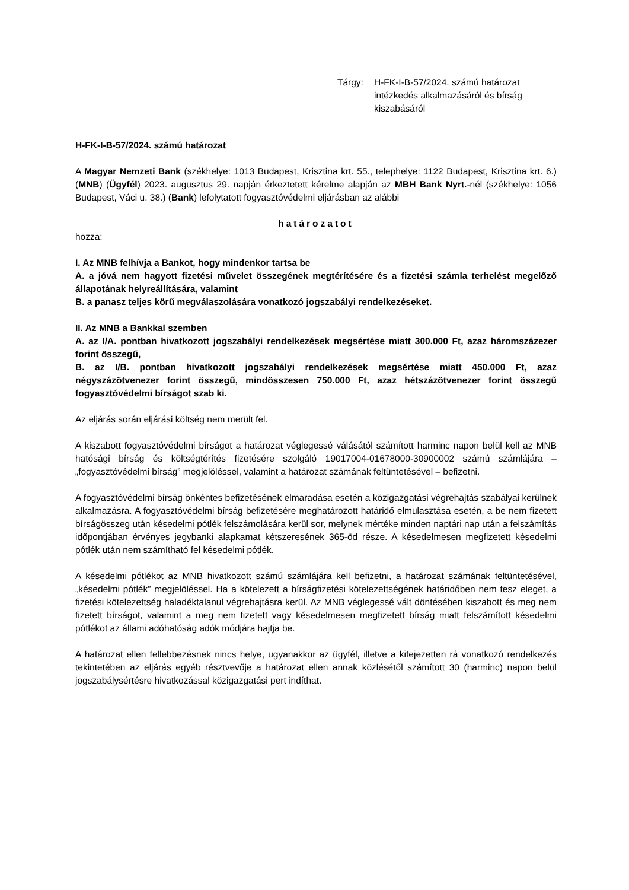Tárgy: H-FK-I-B-57/2024. számú határozat intézkedés alkalmazásáról és bírság kiszabásáról
H-FK-I-B-57/2024. számú határozat
A Magyar Nemzeti Bank (székhelye: 1013 Budapest, Krisztina krt. 55., telephelye: 1122 Budapest, Krisztina krt. 6.) (MNB) (Ügyfél) 2023. augusztus 29. napján érkeztetett kérelme alapján az MBH Bank Nyrt.-nél (székhelye: 1056 Budapest, Váci u. 38.) (Bank) lefolytatott fogyasztóvédelmi eljárásban az alábbi
határozatot
hozza:
I. Az MNB felhívja a Bankot, hogy mindenkor tartsa be
A. a jóvá nem hagyott fizetési művelet összegének megtérítésére és a fizetési számla terhelést megelőző állapotának helyreállítására, valamint
B. a panasz teljes körű megválaszolására vonatkozó jogszabályi rendelkezéseket.
II. Az MNB a Bankkal szemben
A. az I/A. pontban hivatkozott jogszabályi rendelkezések megsértése miatt 300.000 Ft, azaz háromszázezer forint összegű,
B. az I/B. pontban hivatkozott jogszabályi rendelkezések megsértése miatt 450.000 Ft, azaz négyszázötvenezer forint összegű, mindösszesen 750.000 Ft, azaz hétszázötvenezer forint összegű fogyasztóvédelmi bírságot szab ki.
Az eljárás során eljárási költség nem merült fel.
A kiszabott fogyasztóvédelmi bírságot a határozat véglegessé válásától számított harminc napon belül kell az MNB hatósági bírság és költségtérítés fizetésére szolgáló 19017004-01678000-30900002 számú számlájára – „fogyasztóvédelmi bírság” megjelöléssel, valamint a határozat számának feltüntetésével – befizetni.
A fogyasztóvédelmi bírság önkéntes befizetésének elmaradása esetén a közigazgatási végrehajtás szabályai kerülnek alkalmazásra. A fogyasztóvédelmi bírság befizetésére meghatározott határidő elmulasztása esetén, a be nem fizetett bírságösszeg után késedelmi pótlék felszámolására kerül sor, melynek mértéke minden naptári nap után a felszámítás időpontjában érvényes jegybanki alapkamat kétszeresének 365-öd része. A késedelmesen megfizetett késedelmi pótlék után nem számítható fel késedelmi pótlék.
A késedelmi pótlékot az MNB hivatkozott számú számlájára kell befizetni, a határozat számának feltüntetésével, „késedelmi pótlék” megjelöléssel. Ha a kötelezett a bírságfizetési kötelezettségének határidőben nem tesz eleget, a fizetési kötelezettség haladéktalanul végrehajtásra kerül. Az MNB véglegessé vált döntésében kiszabott és meg nem fizetett bírságot, valamint a meg nem fizetett vagy késedelmesen megfizetett bírság miatt felszámított késedelmi pótlékot az állami adóhatóság adók módjára hajtja be.
A határozat ellen fellebbezésnek nincs helye, ugyanakkor az ügyfél, illetve a kifejezetten rá vonatkozó rendelkezés tekintetében az eljárás egyéb résztvevője a határozat ellen annak közlésétől számított 30 (harminc) napon belül jogszabálysértésre hivatkozással közigazgatási pert indíthat.